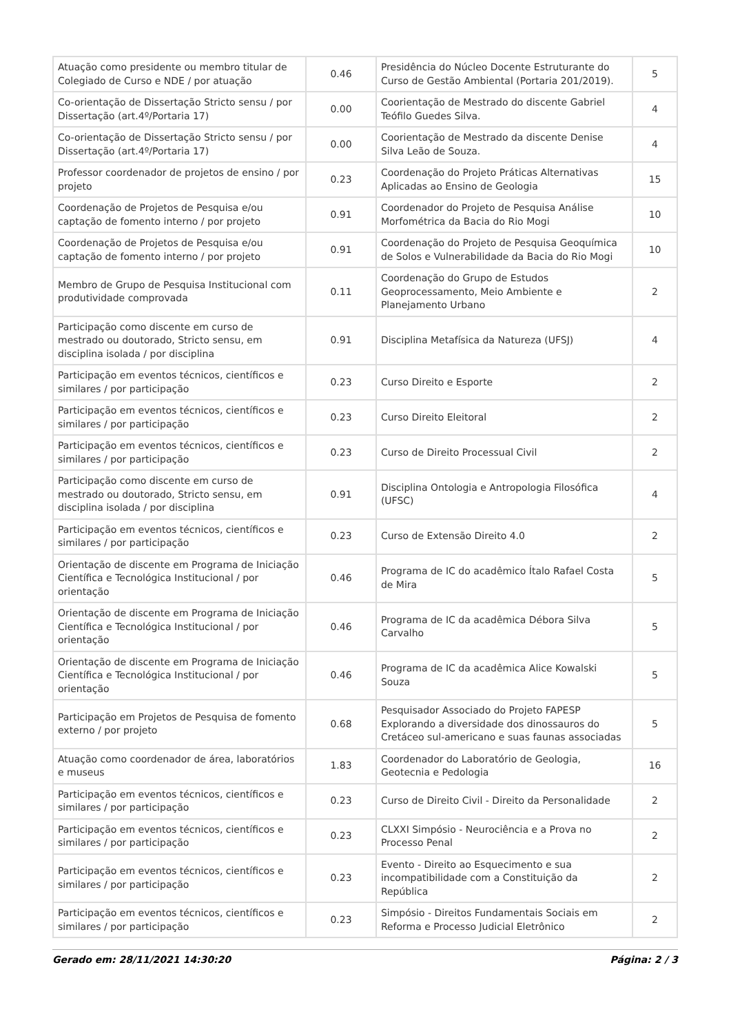| Atuação como presidente ou membro titular de Colegiado de Curso e NDE / por atuação | 0.46 | Presidência do Núcleo Docente Estruturante do Curso de Gestão Ambiental (Portaria 201/2019). | 5 |
| Co-orientação de Dissertação Stricto sensu / por Dissertação (art.4º/Portaria 17) | 0.00 | Coorientação de Mestrado do discente Gabriel Teófilo Guedes Silva. | 4 |
| Co-orientação de Dissertação Stricto sensu / por Dissertação (art.4º/Portaria 17) | 0.00 | Coorientação de Mestrado da discente Denise Silva Leão de Souza. | 4 |
| Professor coordenador de projetos de ensino / por projeto | 0.23 | Coordenação do Projeto Práticas Alternativas Aplicadas ao Ensino de Geologia | 15 |
| Coordenação de Projetos de Pesquisa e/ou captação de fomento interno / por projeto | 0.91 | Coordenador do Projeto de Pesquisa Análise Morfométrica da Bacia do Rio Mogi | 10 |
| Coordenação de Projetos de Pesquisa e/ou captação de fomento interno / por projeto | 0.91 | Coordenação do Projeto de Pesquisa Geoquímica de Solos e Vulnerabilidade da Bacia do Rio Mogi | 10 |
| Membro de Grupo de Pesquisa Institucional com produtividade comprovada | 0.11 | Coordenação do Grupo de Estudos Geoprocessamento, Meio Ambiente e Planejamento Urbano | 2 |
| Participação como discente em curso de mestrado ou doutorado, Stricto sensu, em disciplina isolada / por disciplina | 0.91 | Disciplina Metafísica da Natureza (UFSJ) | 4 |
| Participação em eventos técnicos, científicos e similares / por participação | 0.23 | Curso Direito e Esporte | 2 |
| Participação em eventos técnicos, científicos e similares / por participação | 0.23 | Curso Direito Eleitoral | 2 |
| Participação em eventos técnicos, científicos e similares / por participação | 0.23 | Curso de Direito Processual Civil | 2 |
| Participação como discente em curso de mestrado ou doutorado, Stricto sensu, em disciplina isolada / por disciplina | 0.91 | Disciplina Ontologia e Antropologia Filosófica (UFSC) | 4 |
| Participação em eventos técnicos, científicos e similares / por participação | 0.23 | Curso de Extensão Direito 4.0 | 2 |
| Orientação de discente em Programa de Iniciação Científica e Tecnológica Institucional / por orientação | 0.46 | Programa de IC do acadêmico Ítalo Rafael Costa de Mira | 5 |
| Orientação de discente em Programa de Iniciação Científica e Tecnológica Institucional / por orientação | 0.46 | Programa de IC da acadêmica Débora Silva Carvalho | 5 |
| Orientação de discente em Programa de Iniciação Científica e Tecnológica Institucional / por orientação | 0.46 | Programa de IC da acadêmica Alice Kowalski Souza | 5 |
| Participação em Projetos de Pesquisa de fomento externo / por projeto | 0.68 | Pesquisador Associado do Projeto FAPESP Explorando a diversidade dos dinossauros do Cretáceo sul-americano e suas faunas associadas | 5 |
| Atuação como coordenador de área, laboratórios e museus | 1.83 | Coordenador do Laboratório de Geologia, Geotecnia e Pedologia | 16 |
| Participação em eventos técnicos, científicos e similares / por participação | 0.23 | Curso de Direito Civil - Direito da Personalidade | 2 |
| Participação em eventos técnicos, científicos e similares / por participação | 0.23 | CLXXI Simpósio - Neurociência e a Prova no Processo Penal | 2 |
| Participação em eventos técnicos, científicos e similares / por participação | 0.23 | Evento - Direito ao Esquecimento e sua incompatibilidade com a Constituição da República | 2 |
| Participação em eventos técnicos, científicos e similares / por participação | 0.23 | Simpósio - Direitos Fundamentais Sociais em Reforma e Processo Judicial Eletrônico | 2 |
Gerado em: 28/11/2021 14:30:20 Página: 2 / 3